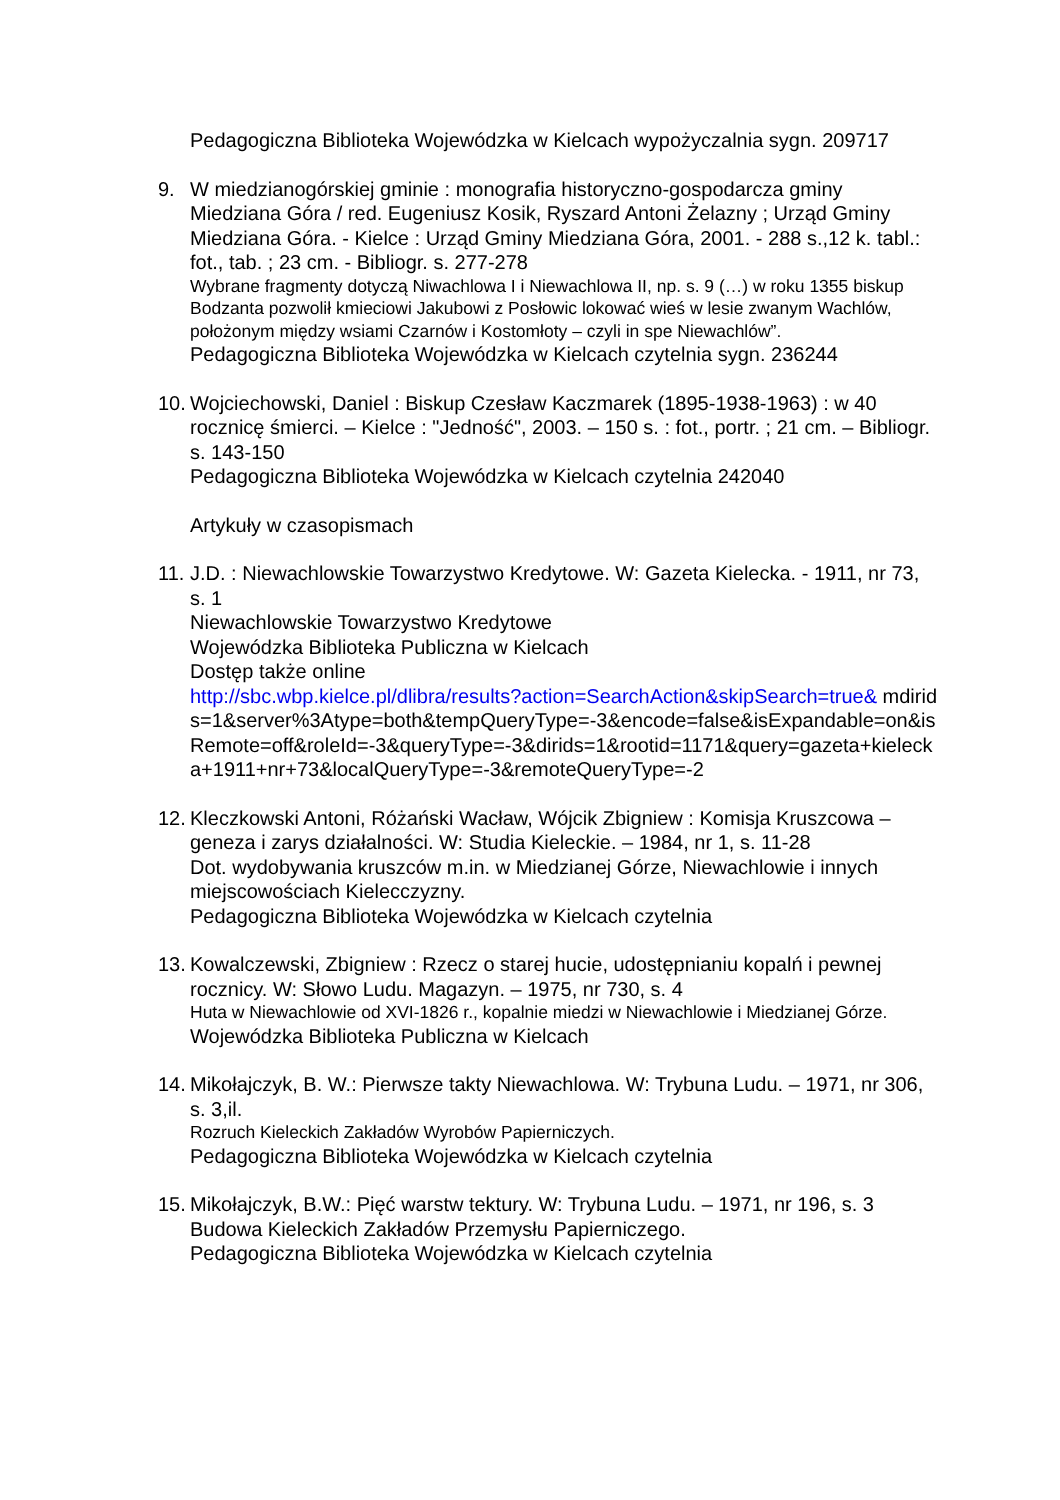Pedagogiczna Biblioteka Wojewódzka w Kielcach wypożyczalnia sygn. 209717
9. W miedzianogórskiej gminie : monografia historyczno-gospodarcza gminy Miedziana Góra / red. Eugeniusz Kosik, Ryszard Antoni Żelazny ; Urząd Gminy Miedziana Góra. - Kielce : Urząd Gminy Miedziana Góra, 2001. - 288 s.,12 k. tabl.: fot., tab. ; 23 cm. - Bibliogr. s. 277-278
Wybrane fragmenty dotyczą Niwachlowa I i Niewachlowa II, np. s. 9 (…) w roku 1355 biskup Bodzanta pozwolił kmieciowi Jakubowi z Posłowic lokować wieś w lesie zwanym Wachlów, położonym między wsiami Czarnów i Kostomłoty – czyli in spe Niewachlów”.
Pedagogiczna Biblioteka Wojewódzka w Kielcach czytelnia sygn. 236244
10.
Wojciechowski, Daniel : Biskup Czesław Kaczmarek (1895-1938-1963) : w 40 rocznicę śmierci. – Kielce : "Jedność", 2003. – 150 s. : fot., portr. ; 21 cm. – Bibliogr. s. 143-150
Pedagogiczna Biblioteka Wojewódzka w Kielcach czytelnia 242040
Artykuły w czasopismach
11.
J.D. : Niewachlowskie Towarzystwo Kredytowe. W: Gazeta Kielecka. - 1911, nr 73, s. 1
Niewachlowskie Towarzystwo Kredytowe
Wojewódzka Biblioteka Publiczna w Kielcach
Dostęp także online
http://sbc.wbp.kielce.pl/dlibra/results?action=SearchAction&skipSearch=true& mdirids=1&server%3Atype=both&tempQueryType=-3&encode=false&isExpandable=on&isRemote=off&roleId=-3&queryType=-3&dirids=1&rootid=1171&query=gazeta+kielecka+1911+nr+73&localQueryType=-3&remoteQueryType=-2
12.
Kleczkowski Antoni, Różański Wacław, Wójcik Zbigniew : Komisja Kruszcowa – geneza i zarys działalności. W: Studia Kieleckie. – 1984, nr 1, s. 11-28
Dot. wydobywania kruszców m.in. w Miedzianej Górze, Niewachlowie i innych miejscowościach Kielecczyzny.
Pedagogiczna Biblioteka Wojewódzka w Kielcach czytelnia
13.
Kowalczewski, Zbigniew : Rzecz o starej hucie, udostępnianiu kopalń i pewnej rocznicy. W: Słowo Ludu. Magazyn. – 1975, nr 730, s. 4
Huta w Niewachlowie od XVI-1826 r., kopalnie miedzi w Niewachlowie i Miedzianej Górze.
Wojewódzka Biblioteka Publiczna w Kielcach
14.
Mikołajczyk, B. W.: Pierwsze takty Niewachlowa. W: Trybuna Ludu. – 1971, nr 306, s. 3,il.
Rozruch Kieleckich Zakładów Wyrobów Papierniczych.
Pedagogiczna Biblioteka Wojewódzka w Kielcach czytelnia
15.
Mikołajczyk, B.W.: Pięć warstw tektury. W: Trybuna Ludu. – 1971, nr 196, s. 3
Budowa Kieleckich Zakładów Przemysłu Papierniczego.
Pedagogiczna Biblioteka Wojewódzka w Kielcach czytelnia